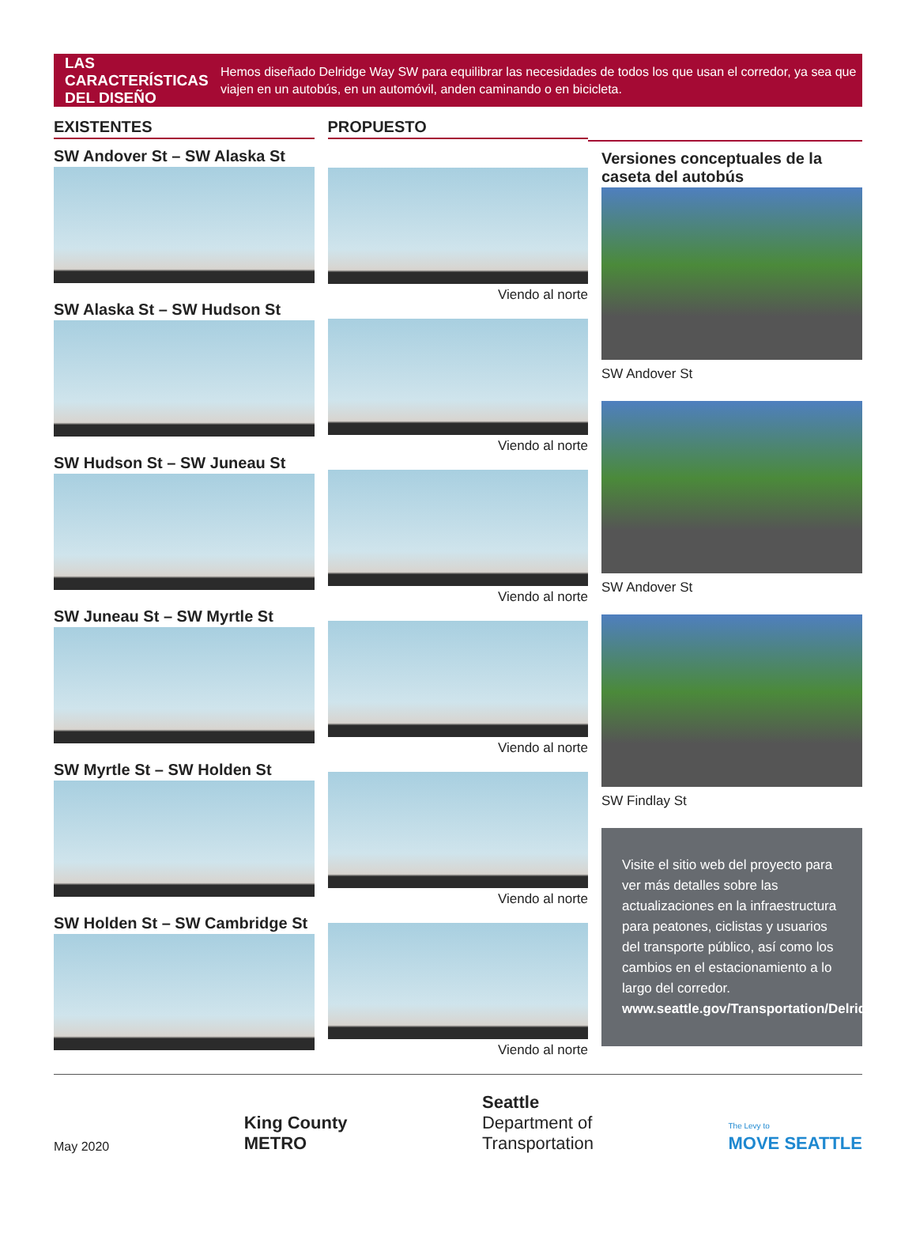LAS CARACTERÍSTICAS DEL DISEÑO
Hemos diseñado Delridge Way SW para equilibrar las necesidades de todos los que usan el corredor, ya sea que viajen en un autobús, en un automóvil, anden caminando o en bicicleta.
EXISTENTES
SW Andover St – SW Alaska St
SW Alaska St – SW Hudson St
SW Hudson St – SW Juneau St
SW Juneau St – SW Myrtle St
SW Myrtle St – SW Holden St
SW Holden St – SW Cambridge St
PROPUESTO
Viendo al norte
Viendo al norte
Viendo al norte
Viendo al norte
Viendo al norte
Viendo al norte
Versiones conceptuales de la caseta del autobús
SW Andover St
SW Andover St
SW Findlay St
Visite el sitio web del proyecto para ver más detalles sobre las actualizaciones en la infraestructura para peatones, ciclistas y usuarios del transporte público, así como los cambios en el estacionamiento a lo largo del corredor. www.seattle.gov/Transportation/DelridgeTransit
May 2020 King County
METRO Seattle
Department of
Transportation The Levy to
MOVE SEATTLE